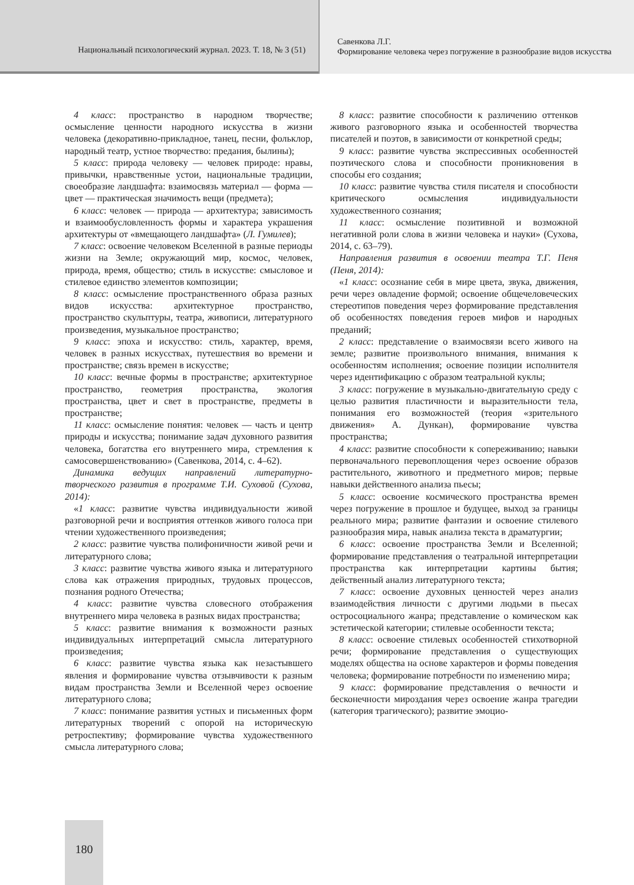Национальный психологический журнал. 2023. Т. 18, № 3 (51)
Савенкова Л.Г.
Формирование человека через погружение в разнообразие видов искусства
4 класс: пространство в народном творчестве; осмысление ценности народного искусства в жизни человека (декоративно-прикладное, танец, песни, фольклор, народный театр, устное творчество: предания, былины);
5 класс: природа человеку — человек природе: нравы, привычки, нравственные устои, национальные традиции, своеобразие ландшафта: взаимосвязь материал — форма — цвет — практическая значимость вещи (предмета);
6 класс: человек — природа — архитектура; зависимость и взаимообусловленность формы и характера украшения архитектуры от «вмещающего ландшафта» (Л. Гумилев);
7 класс: освоение человеком Вселенной в разные периоды жизни на Земле; окружающий мир, космос, человек, природа, время, общество; стиль в искусстве: смысловое и стилевое единство элементов композиции;
8 класс: осмысление пространственного образа разных видов искусства: архитектурное пространство, пространство скульптуры, театра, живописи, литературного произведения, музыкальное пространство;
9 класс: эпоха и искусство: стиль, характер, время, человек в разных искусствах, путешествия во времени и пространстве; связь времен в искусстве;
10 класс: вечные формы в пространстве; архитектурное пространство, геометрия пространства, экология пространства, цвет и свет в пространстве, предметы в пространстве;
11 класс: осмысление понятия: человек — часть и центр природы и искусства; понимание задач духовного развития человека, богатства его внутреннего мира, стремления к самосовершенствованию» (Савенкова, 2014, с. 4–62).
Динамика ведущих направлений литературно-творческого развития в программе Т.И. Суховой (Сухова, 2014):
«1 класс: развитие чувства индивидуальности живой разговорной речи и восприятия оттенков живого голоса при чтении художественного произведения;
2 класс: развитие чувства полифоничности живой речи и литературного слова;
3 класс: развитие чувства живого языка и литературного слова как отражения природных, трудовых процессов, познания родного Отечества;
4 класс: развитие чувства словесного отображения внутреннего мира человека в разных видах пространства;
5 класс: развитие внимания к возможности разных индивидуальных интерпретаций смысла литературного произведения;
6 класс: развитие чувства языка как незастывшего явления и формирование чувства отзывчивости к разным видам пространства Земли и Вселенной через освоение литературного слова;
7 класс: понимание развития устных и письменных форм литературных творений с опорой на историческую ретроспективу; формирование чувства художественного смысла литературного слова;
8 класс: развитие способности к различению оттенков живого разговорного языка и особенностей творчества писателей и поэтов, в зависимости от конкретной среды;
9 класс: развитие чувства экспрессивных особенностей поэтического слова и способности проникновения в способы его создания;
10 класс: развитие чувства стиля писателя и способности критического осмысления индивидуальности художественного сознания;
11 класс: осмысление позитивной и возможной негативной роли слова в жизни человека и науки» (Сухова, 2014, с. 63–79).
Направления развития в освоении театра Т.Г. Пеня (Пеня, 2014):
«1 класс: осознание себя в мире цвета, звука, движения, речи через овладение формой; освоение общечеловеческих стереотипов поведения через формирование представления об особенностях поведения героев мифов и народных преданий;
2 класс: представление о взаимосвязи всего живого на земле; развитие произвольного внимания, внимания к особенностям исполнения; освоение позиции исполнителя через идентификацию с образом театральной куклы;
3 класс: погружение в музыкально-двигательную среду с целью развития пластичности и выразительности тела, понимания его возможностей (теория «зрительного движения» А. Дункан), формирование чувства пространства;
4 класс: развитие способности к сопереживанию; навыки первоначального перевоплощения через освоение образов растительного, животного и предметного миров; первые навыки действенного анализа пьесы;
5 класс: освоение космического пространства времен через погружение в прошлое и будущее, выход за границы реального мира; развитие фантазии и освоение стилевого разнообразия мира, навык анализа текста в драматургии;
6 класс: освоение пространства Земли и Вселенной; формирование представления о театральной интерпретации пространства как интерпретации картины бытия; действенный анализ литературного текста;
7 класс: освоение духовных ценностей через анализ взаимодействия личности с другими людьми в пьесах остросоциального жанра; представление о комическом как эстетической категории; стилевые особенности текста;
8 класс: освоение стилевых особенностей стихотворной речи; формирование представления о существующих моделях общества на основе характеров и формы поведения человека; формирование потребности по изменению мира;
9 класс: формирование представления о вечности и бесконечности мироздания через освоение жанра трагедии (категория трагического); развитие эмоцио-
180